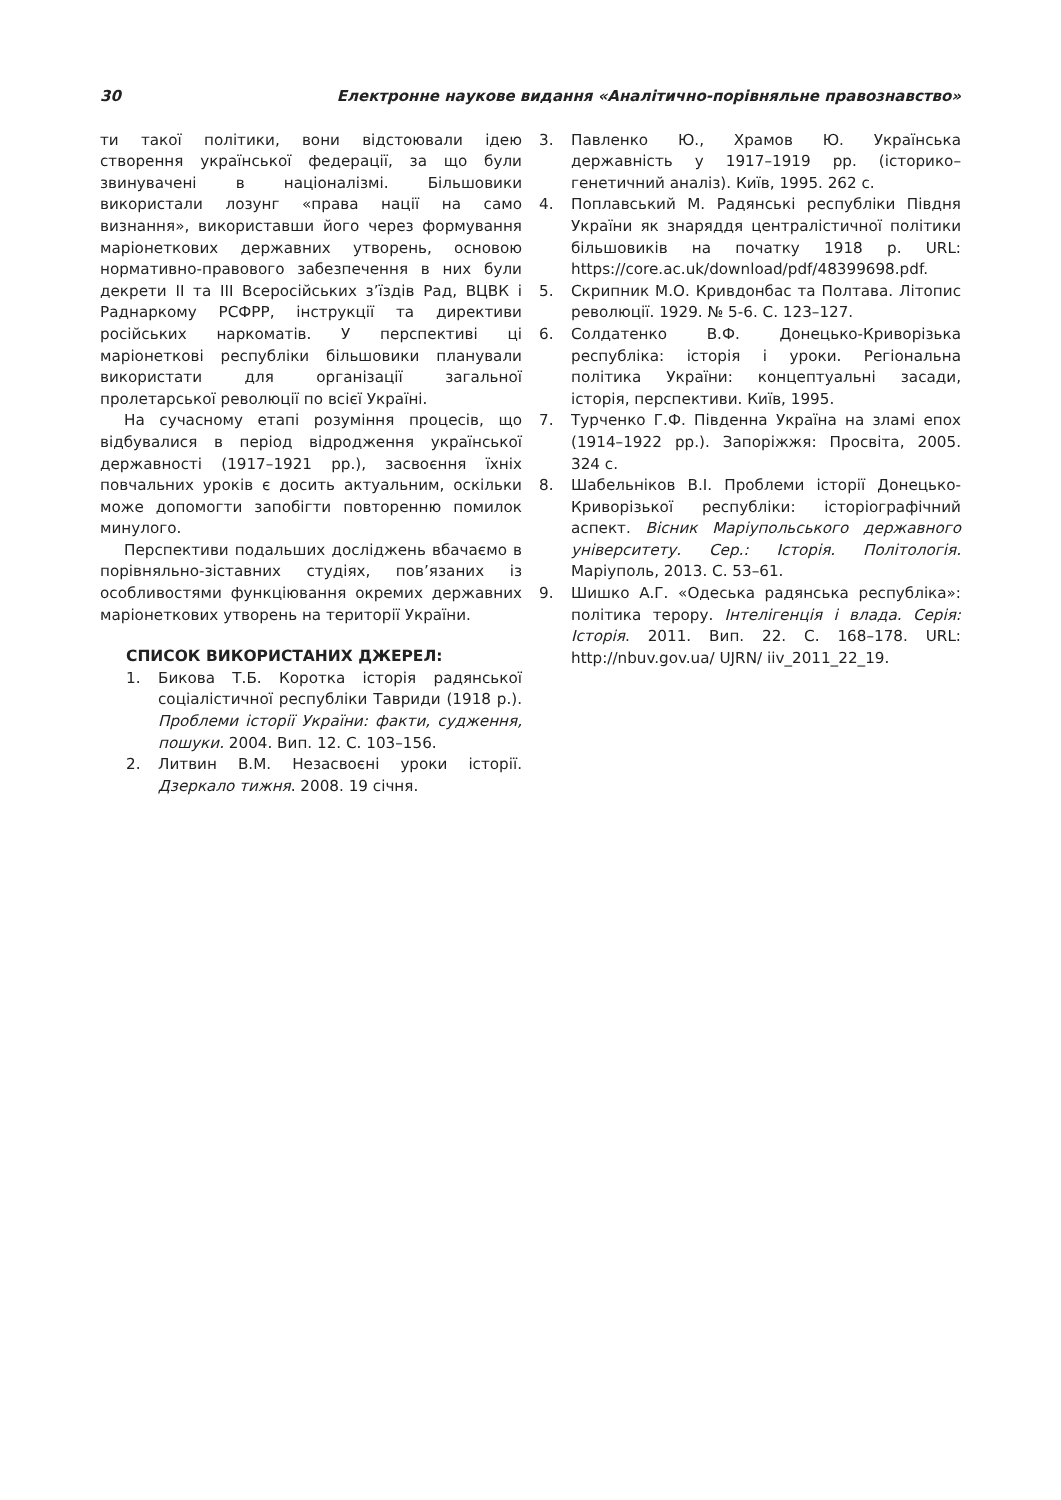30 Електронне наукове видання «Аналітично-порівняльне правознавство»
ти такої політики, вони відстоювали ідею створення української федерації, за що були звинувачені в націоналізмі. Більшовики використали лозунг «права нації на само визнання», використавши його через формування маріонеткових державних утворень, основою нормативно-правового забезпечення в них були декрети ІІ та ІІІ Всеросійських з’їздів Рад, ВЦВК і Раднаркому РСФРР, інструкції та директиви російських наркоматів. У перспективі ці маріонеткові республіки більшовики планували використати для організації загальної пролетарської революції по всієї Україні.
На сучасному етапі розуміння процесів, що відбувалися в період відродження української державності (1917–1921 рр.), засвоєння їхніх повчальних уроків є досить актуальним, оскільки може допомогти запобігти повторенню помилок минулого.
Перспективи подальших досліджень вбачаємо в порівняльно-зіставних студіях, пов’язаних із особливостями функціювання окремих державних маріонеткових утворень на території України.
СПИСОК ВИКОРИСТАНИХ ДЖЕРЕЛ:
1. Бикова Т.Б. Коротка історія радянської соціалістичної республіки Тавриди (1918 р.). Проблеми історії України: факти, судження, пошуки. 2004. Вип. 12. С. 103–156.
2. Литвин В.М. Незасвоєні уроки історії. Дзеркало тижня. 2008. 19 січня.
3. Павленко Ю., Храмов Ю. Українська державність у 1917–1919 рр. (історико–генетичний аналіз). Київ, 1995. 262 с.
4. Поплавський М. Радянські республіки Півдня України як знаряддя централістичної політики більшовиків на початку 1918 р. URL: https://core.ac.uk/download/pdf/48399698.pdf.
5. Скрипник М.О. Кривдонбас та Полтава. Літопис революції. 1929. № 5-6. С. 123–127.
6. Солдатенко В.Ф. Донецько-Криворізька республіка: історія і уроки. Регіональна політика України: концептуальні засади, історія, перспективи. Київ, 1995.
7. Турченко Г.Ф. Південна Україна на зламі епох (1914–1922 рр.). Запоріжжя: Просвіта, 2005. 324 с.
8. Шабельніков В.І. Проблеми історії Донецько-Криворізької республіки: історіографічний аспект. Вісник Маріупольського державного університету. Сер.: Історія. Політологія. Маріуполь, 2013. С. 53–61.
9. Шишко А.Г. «Одеська радянська республіка»: політика терору. Інтелігенція і влада. Серія: Історія. 2011. Вип. 22. С. 168–178. URL: http://nbuv.gov.ua/ UJRN/ iiv_2011_22_19.